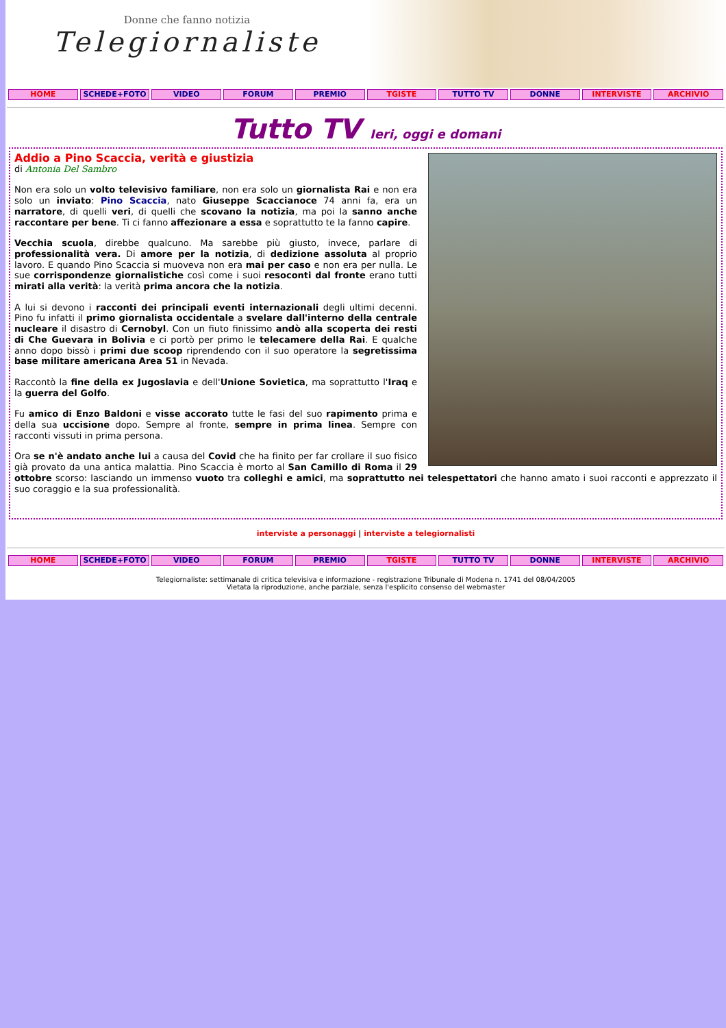Donne che fanno notizia
Telegiornaliste
HOME SCHEDE+FOTO VIDEO FORUM PREMIO TGISTE TUTTO TV DONNE INTERVISTE ARCHIVIO
Tutto TV Ieri, oggi e domani
Addio a Pino Scaccia, verità e giustizia
di Antonia Del Sambro
Non era solo un volto televisivo familiare, non era solo un giornalista Rai e non era solo un inviato: Pino Scaccia, nato Giuseppe Scaccianoce 74 anni fa, era un narratore, di quelli veri, di quelli che scovano la notizia, ma poi la sanno anche raccontare per bene. Ti ci fanno affezionare a essa e soprattutto te la fanno capire.
Vecchia scuola, direbbe qualcuno. Ma sarebbe più giusto, invece, parlare di professionalità vera. Di amore per la notizia, di dedizione assoluta al proprio lavoro. E quando Pino Scaccia si muoveva non era mai per caso e non era per nulla. Le sue corrispondenze giornalistiche così come i suoi resoconti dal fronte erano tutti mirati alla verità: la verità prima ancora che la notizia.
A lui si devono i racconti dei principali eventi internazionali degli ultimi decenni. Pino fu infatti il primo giornalista occidentale a svelare dall'interno della centrale nucleare il disastro di Cernobyl. Con un fiuto finissimo andò alla scoperta dei resti di Che Guevara in Bolivia e ci portò per primo le telecamere della Rai. E qualche anno dopo bissò i primi due scoop riprendendo con il suo operatore la segretissima base militare americana Area 51 in Nevada.
Raccontò la fine della ex Jugoslavia e dell'Unione Sovietica, ma soprattutto l'Iraq e la guerra del Golfo.
Fu amico di Enzo Baldoni e visse accorato tutte le fasi del suo rapimento prima e della sua uccisione dopo. Sempre al fronte, sempre in prima linea. Sempre con racconti vissuti in prima persona.
Ora se n'è andato anche lui a causa del Covid che ha finito per far crollare il suo fisico già provato da una antica malattia. Pino Scaccia è morto al San Camillo di Roma il 29 ottobre scorso: lasciando un immenso vuoto tra colleghi e amici, ma soprattutto nei telespettatori che hanno amato i suoi racconti e apprezzato il suo coraggio e la sua professionalità.
interviste a personaggi | interviste a telegiornalisti
HOME SCHEDE+FOTO VIDEO FORUM PREMIO TGISTE TUTTO TV DONNE INTERVISTE ARCHIVIO
Telegiornaliste: settimanale di critica televisiva e informazione - registrazione Tribunale di Modena n. 1741 del 08/04/2005
Vietata la riproduzione, anche parziale, senza l'esplicito consenso del webmaster